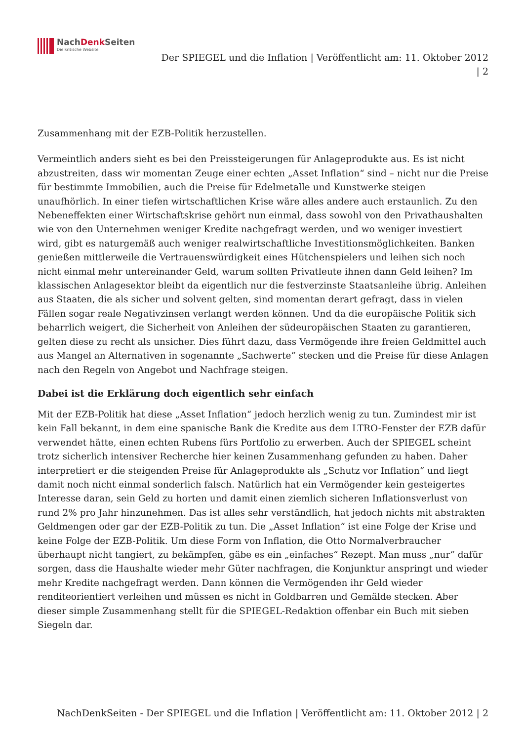NachDenk Seiten
Die kritische Website
Der SPIEGEL und die Inflation | Veröffentlicht am: 11. Oktober 2012
| 2
Zusammenhang mit der EZB-Politik herzustellen.
Vermeintlich anders sieht es bei den Preissteigerungen für Anlageprodukte aus. Es ist nicht abzustreiten, dass wir momentan Zeuge einer echten „Asset Inflation“ sind – nicht nur die Preise für bestimmte Immobilien, auch die Preise für Edelmetalle und Kunstwerke steigen unaufhörlich. In einer tiefen wirtschaftlichen Krise wäre alles andere auch erstaunlich. Zu den Nebeneffekten einer Wirtschaftskrise gehört nun einmal, dass sowohl von den Privathaushalten wie von den Unternehmen weniger Kredite nachgefragt werden, und wo weniger investiert wird, gibt es naturgemäß auch weniger realwirtschaftliche Investitionsmöglichkeiten. Banken genießen mittlerweile die Vertrauenswürdigkeit eines Hütchenspielers und leihen sich noch nicht einmal mehr untereinander Geld, warum sollten Privatleute ihnen dann Geld leihen? Im klassischen Anlagesektor bleibt da eigentlich nur die festverzinste Staatsanleihe übrig. Anleihen aus Staaten, die als sicher und solvent gelten, sind momentan derart gefragt, dass in vielen Fällen sogar reale Negativzinsen verlangt werden können. Und da die europäische Politik sich beharrlich weigert, die Sicherheit von Anleihen der südeuropäischen Staaten zu garantieren, gelten diese zu recht als unsicher. Dies führt dazu, dass Vermögende ihre freien Geldmittel auch aus Mangel an Alternativen in sogenannte „Sachwerte“ stecken und die Preise für diese Anlagen nach den Regeln von Angebot und Nachfrage steigen.
Dabei ist die Erklärung doch eigentlich sehr einfach
Mit der EZB-Politik hat diese „Asset Inflation“ jedoch herzlich wenig zu tun. Zumindest mir ist kein Fall bekannt, in dem eine spanische Bank die Kredite aus dem LTRO-Fenster der EZB dafür verwendet hätte, einen echten Rubens fürs Portfolio zu erwerben. Auch der SPIEGEL scheint trotz sicherlich intensiver Recherche hier keinen Zusammenhang gefunden zu haben. Daher interpretiert er die steigenden Preise für Anlageprodukte als „Schutz vor Inflation“ und liegt damit noch nicht einmal sonderlich falsch. Natürlich hat ein Vermögender kein gesteigertes Interesse daran, sein Geld zu horten und damit einen ziemlich sicheren Inflationsverlust von rund 2% pro Jahr hinzunehmen. Das ist alles sehr verständlich, hat jedoch nichts mit abstrakten Geldmengen oder gar der EZB-Politik zu tun. Die „Asset Inflation“ ist eine Folge der Krise und keine Folge der EZB-Politik. Um diese Form von Inflation, die Otto Normalverbraucher überhaupt nicht tangiert, zu bekämpfen, gäbe es ein „einfaches“ Rezept. Man muss „nur“ dafür sorgen, dass die Haushalte wieder mehr Güter nachfragen, die Konjunktur anspringt und wieder mehr Kredite nachgefragt werden. Dann können die Vermögenden ihr Geld wieder renditeorientiert verleihen und müssen es nicht in Goldbarren und Gemälde stecken. Aber dieser simple Zusammenhang stellt für die SPIEGEL-Redaktion offenbar ein Buch mit sieben Siegeln dar.
NachDenkSeiten - Der SPIEGEL und die Inflation | Veröffentlicht am: 11. Oktober 2012 | 2